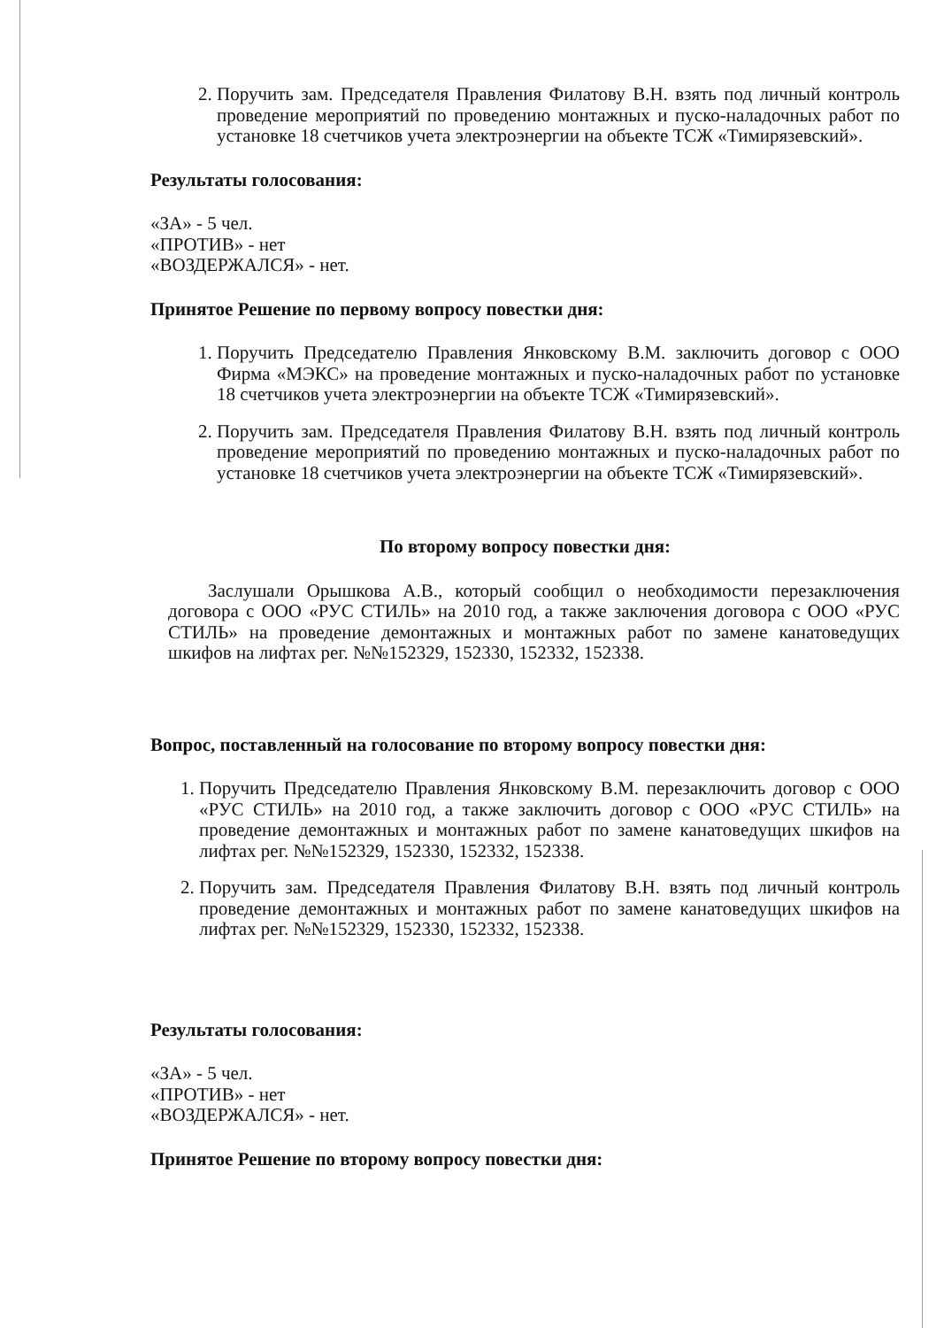2. Поручить зам. Председателя Правления Филатову В.Н. взять под личный контроль проведение мероприятий по проведению монтажных и пуско-наладочных работ по установке 18 счетчиков учета электроэнергии на объекте ТСЖ «Тимирязевский».
Результаты голосования:
«ЗА» - 5 чел.
«ПРОТИВ» - нет
«ВОЗДЕРЖАЛСЯ» - нет.
Принятое Решение по первому вопросу повестки дня:
1. Поручить Председателю Правления Янковскому В.М. заключить договор с ООО Фирма «МЭКС» на проведение монтажных и пуско-наладочных работ по установке 18 счетчиков учета электроэнергии на объекте ТСЖ «Тимирязевский».
2. Поручить зам. Председателя Правления Филатову В.Н. взять под личный контроль проведение мероприятий по проведению монтажных и пуско-наладочных работ по установке 18 счетчиков учета электроэнергии на объекте ТСЖ «Тимирязевский».
По второму вопросу повестки дня:
Заслушали Орышкова А.В., который сообщил о необходимости перезаключения договора с ООО «РУС СТИЛЬ» на 2010 год, а также заключения договора с ООО «РУС СТИЛЬ» на проведение демонтажных и монтажных работ по замене канатоведущих шкифов на лифтах рег. №№152329, 152330, 152332, 152338.
Вопрос, поставленный на голосование по второму вопросу повестки дня:
1. Поручить Председателю Правления Янковскому В.М. перезаключить договор с ООО «РУС СТИЛЬ» на 2010 год, а также заключить договор с ООО «РУС СТИЛЬ» на проведение демонтажных и монтажных работ по замене канатоведущих шкифов на лифтах рег. №№152329, 152330, 152332, 152338.
2. Поручить зам. Председателя Правления Филатову В.Н. взять под личный контроль проведение демонтажных и монтажных работ по замене канатоведущих шкифов на лифтах рег. №№152329, 152330, 152332, 152338.
Результаты голосования:
«ЗА» - 5 чел.
«ПРОТИВ» - нет
«ВОЗДЕРЖАЛСЯ» - нет.
Принятое Решение по второму вопросу повестки дня: